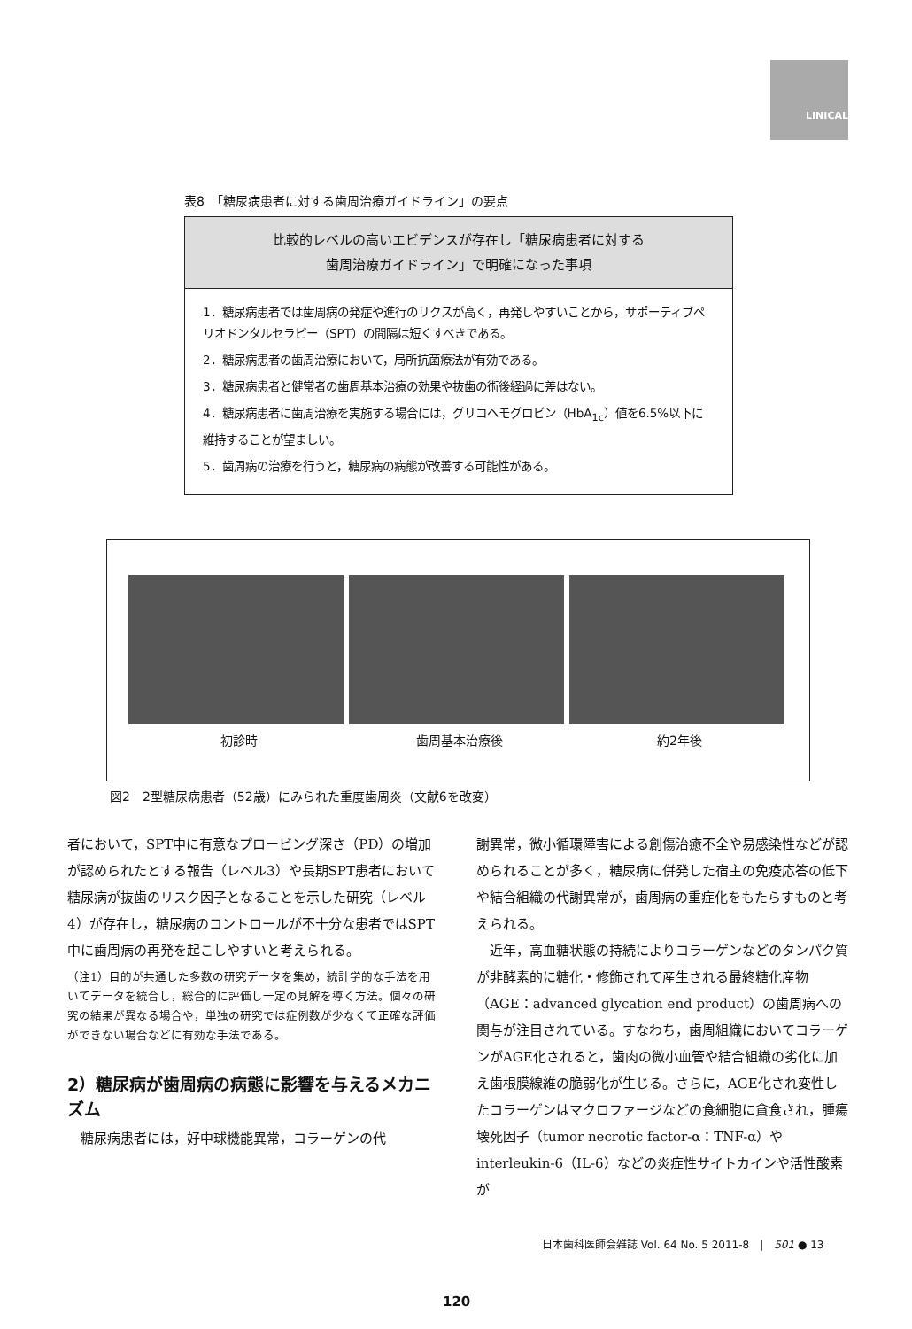LINICAL
表8　「糖尿病患者に対する歯周治療ガイドライン」の要点
比較的レベルの高いエビデンスが存在し「糖尿病患者に対する
歯周治療ガイドライン」で明確になった事項
1．糖尿病患者では歯周病の発症や進行のリクスが高く，再発しやすいことから，サポーティブペリオドンタルセラピー（SPT）の間隔は短くすべきである。
2．糖尿病患者の歯周治療において，局所抗菌療法が有効である。
3．糖尿病患者と健常者の歯周基本治療の効果や抜歯の術後経過に差はない。
4．糖尿病患者に歯周治療を実施する場合には，グリコヘモグロビン（HbA<sub>1c</sub>）値を6.5%以下に維持することが望ましい。
5．歯周病の治療を行うと，糖尿病の病態が改善する可能性がある。
初診時 歯周基本治療後 約2年後
図2　2型糖尿病患者（52歳）にみられた重度歯周炎（文献6を改変）
者において，SPT中に有意なプロービング深さ（PD）の増加が認められたとする報告（レベル3）や長期SPT患者において糖尿病が抜歯のリスク因子となることを示した研究（レベル4）が存在し，糖尿病のコントロールが不十分な患者ではSPT中に歯周病の再発を起こしやすいと考えられる。
（注1）目的が共通した多数の研究データを集め，統計学的な手法を用いてデータを統合し，総合的に評価し一定の見解を導く方法。個々の研究の結果が異なる場合や，単独の研究では症例数が少なくて正確な評価ができない場合などに有効な手法である。
2）糖尿病が歯周病の病態に影響を与えるメカニズム
　糖尿病患者には，好中球機能異常，コラーゲンの代
謝異常，微小循環障害による創傷治癒不全や易感染性などが認められることが多く，糖尿病に併発した宿主の免疫応答の低下や結合組織の代謝異常が，歯周病の重症化をもたらすものと考えられる。
　近年，高血糖状態の持続によりコラーゲンなどのタンパク質が非酵素的に糖化・修飾されて産生される最終糖化産物（AGE：advanced glycation end product）の歯周病への関与が注目されている。すなわち，歯周組織においてコラーゲンがAGE化されると，歯肉の微小血管や結合組織の劣化に加え歯根膜線維の脆弱化が生じる。さらに，AGE化され変性したコラーゲンはマクロファージなどの食細胞に貪食され，腫瘍壊死因子（tumor necrotic factor-α：TNF-α）やinterleukin-6（IL-6）などの炎症性サイトカインや活性酸素が
日本歯科医師会雑誌 Vol. 64 No. 5 2011-8　|　501 ● 13
120